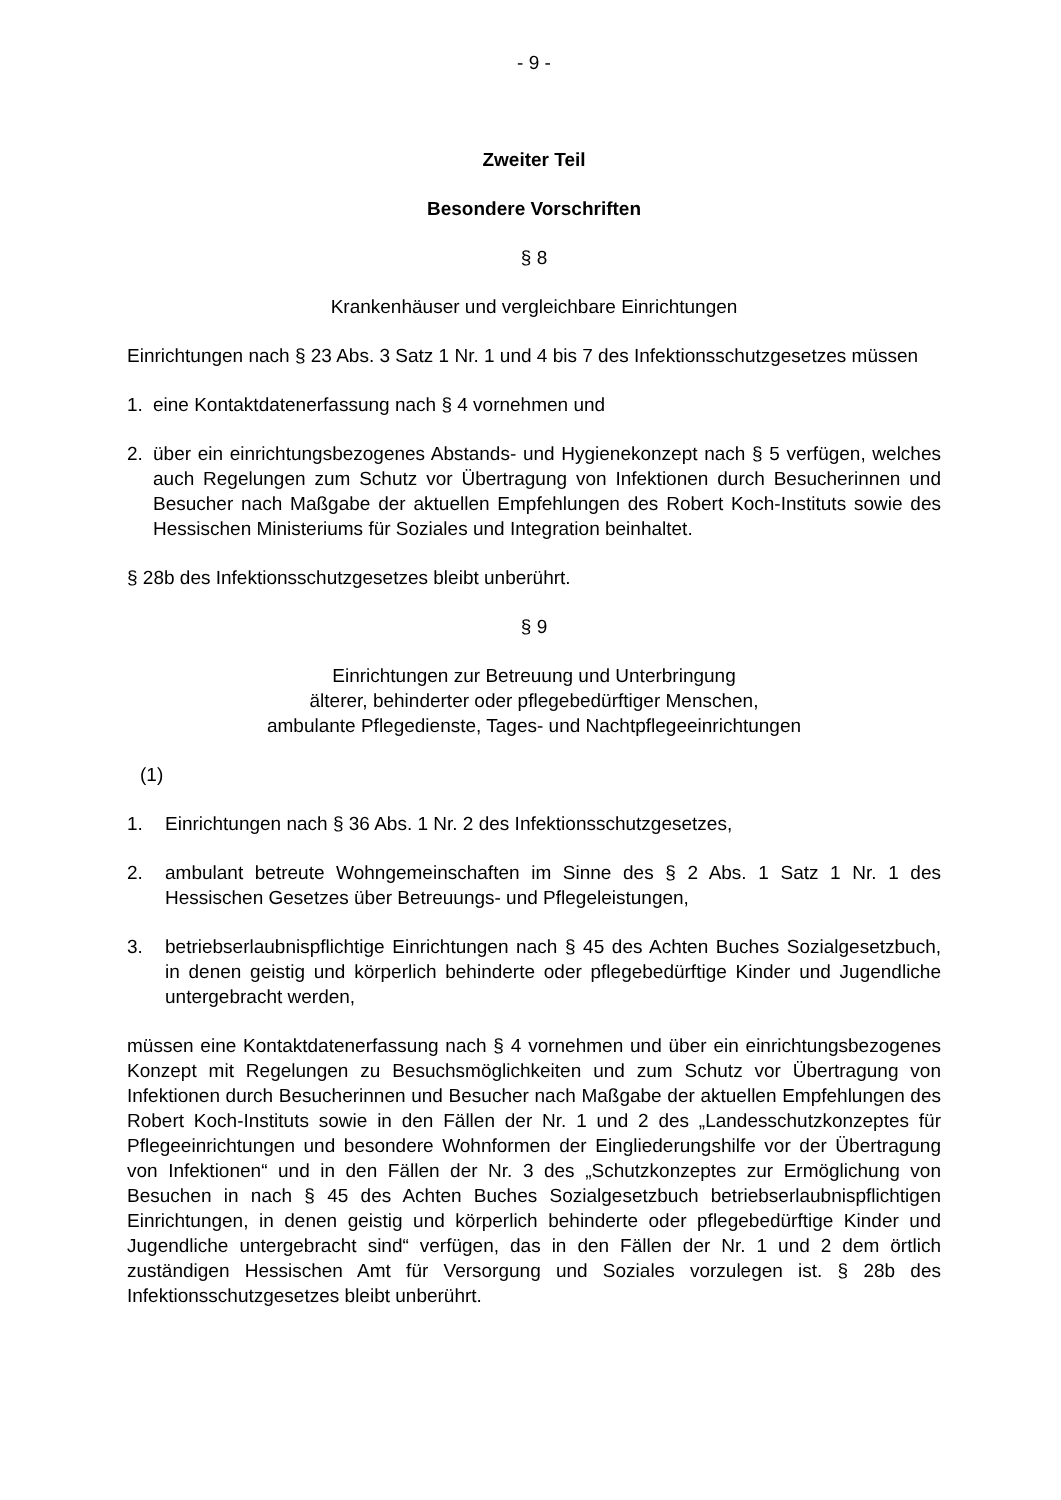- 9 -
Zweiter Teil
Besondere Vorschriften
§ 8
Krankenhäuser und vergleichbare Einrichtungen
Einrichtungen nach § 23 Abs. 3 Satz 1 Nr. 1 und 4 bis 7 des Infektionsschutzgesetzes müssen
1. eine Kontaktdatenerfassung nach § 4 vornehmen und
2. über ein einrichtungsbezogenes Abstands- und Hygienekonzept nach § 5 verfügen, welches auch Regelungen zum Schutz vor Übertragung von Infektionen durch Besucherinnen und Besucher nach Maßgabe der aktuellen Empfehlungen des Robert Koch-Instituts sowie des Hessischen Ministeriums für Soziales und Integration beinhaltet.
§ 28b des Infektionsschutzgesetzes bleibt unberührt.
§ 9
Einrichtungen zur Betreuung und Unterbringung
älterer, behinderter oder pflegebedürftiger Menschen,
ambulante Pflegedienste, Tages- und Nachtpflegeeinrichtungen
(1)
1. Einrichtungen nach § 36 Abs. 1 Nr. 2 des Infektionsschutzgesetzes,
2. ambulant betreute Wohngemeinschaften im Sinne des § 2 Abs. 1 Satz 1 Nr. 1 des Hessischen Gesetzes über Betreuungs- und Pflegeleistungen,
3. betriebserlaubnispflichtige Einrichtungen nach § 45 des Achten Buches Sozialgesetzbuch, in denen geistig und körperlich behinderte oder pflegebedürftige Kinder und Jugendliche untergebracht werden,
müssen eine Kontaktdatenerfassung nach § 4 vornehmen und über ein einrichtungsbezogenes Konzept mit Regelungen zu Besuchsmöglichkeiten und zum Schutz vor Übertragung von Infektionen durch Besucherinnen und Besucher nach Maßgabe der aktuellen Empfehlungen des Robert Koch-Instituts sowie in den Fällen der Nr. 1 und 2 des „Landesschutzkonzeptes für Pflegeeinrichtungen und besondere Wohnformen der Eingliederungshilfe vor der Übertragung von Infektionen“ und in den Fällen der Nr. 3 des „Schutzkonzeptes zur Ermöglichung von Besuchen in nach § 45 des Achten Buches Sozialgesetzbuch betriebserlaubnispflichtigen Einrichtungen, in denen geistig und körperlich behinderte oder pflegebedürftige Kinder und Jugendliche untergebracht sind“ verfügen, das in den Fällen der Nr. 1 und 2 dem örtlich zuständigen Hessischen Amt für Versorgung und Soziales vorzulegen ist. § 28b des Infektionsschutzgesetzes bleibt unberührt.